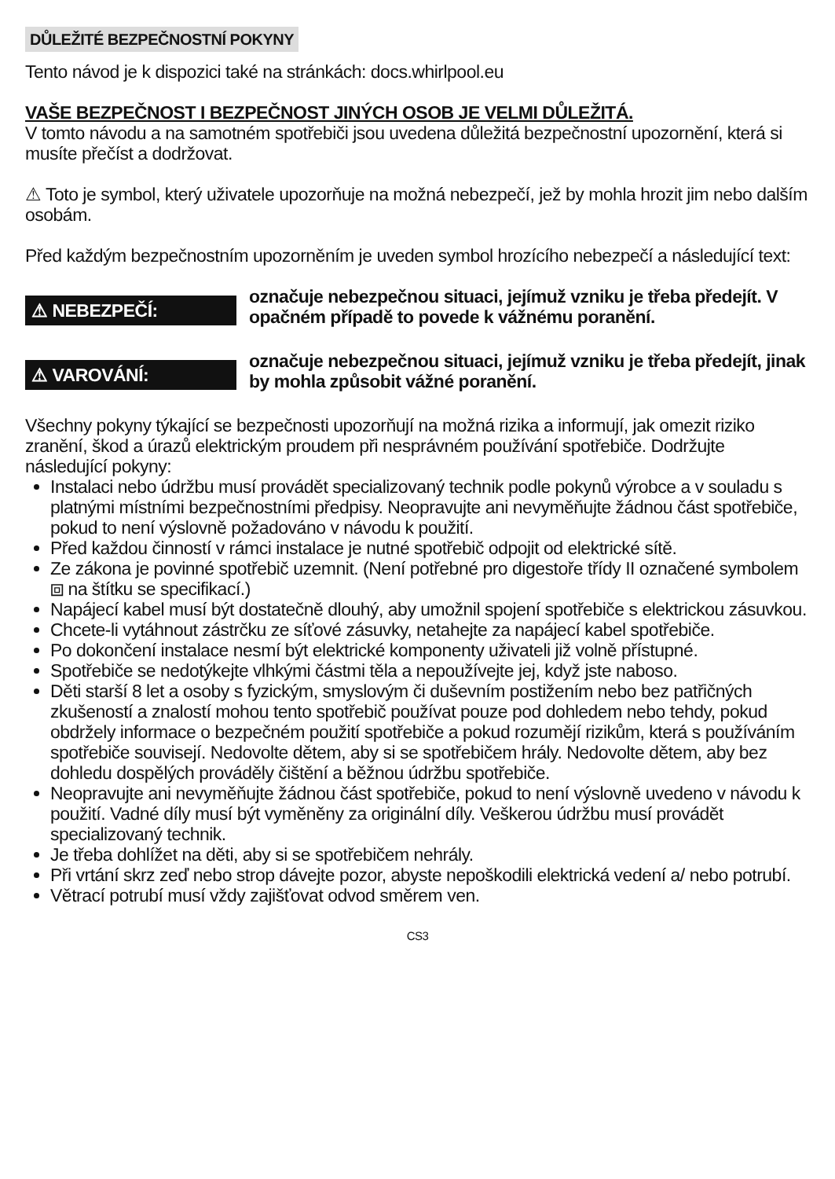DŮLEŽITÉ BEZPEČNOSTNÍ POKYNY
Tento návod je k dispozici také na stránkách: docs.whirlpool.eu
VAŠE BEZPEČNOST I BEZPEČNOST JINÝCH OSOB JE VELMI DŮLEŽITÁ.
V tomto návodu a na samotném spotřebiči jsou uvedena důležitá bezpečnostní upozornění, která si musíte přečíst a dodržovat.
⚠ Toto je symbol, který uživatele upozorňuje na možná nebezpečí, jež by mohla hrozit jim nebo dalším osobám.
Před každým bezpečnostním upozorněním je uveden symbol hrozícího nebezpečí a následující text:
⚠ NEBEZPEČÍ:
označuje nebezpečnou situaci, jejímuž vzniku je třeba předejít. V opačném případě to povede k vážnému poranění.
⚠ VAROVÁNÍ:
označuje nebezpečnou situaci, jejímuž vzniku je třeba předejít, jinak by mohla způsobit vážné poranění.
Všechny pokyny týkající se bezpečnosti upozorňují na možná rizika a informují, jak omezit riziko zranění, škod a úrazů elektrickým proudem při nesprávném používání spotřebiče. Dodržujte následující pokyny:
Instalaci nebo údržbu musí provádět specializovaný technik podle pokynů výrobce a v souladu s platnými místními bezpečnostními předpisy. Neopravujte ani nevyměňujte žádnou část spotřebiče, pokud to není výslovně požadováno v návodu k použití.
Před každou činností v rámci instalace je nutné spotřebič odpojit od elektrické sítě.
Ze zákona je povinné spotřebič uzemnit. (Není potřebné pro digestoře třídy II označené symbolem ⧈ na štítku se specifikací.)
Napájecí kabel musí být dostatečně dlouhý, aby umožnil spojení spotřebiče s elektrickou zásuvkou.
Chcete-li vytáhnout zástrčku ze síťové zásuvky, netahejte za napájecí kabel spotřebiče.
Po dokončení instalace nesmí být elektrické komponenty uživateli již volně přístupné.
Spotřebiče se nedotýkejte vlhkými částmi těla a nepoužívejte jej, když jste naboso.
Děti starší 8 let a osoby s fyzickým, smyslovým či duševním postižením nebo bez patřičných zkušeností a znalostí mohou tento spotřebič používat pouze pod dohledem nebo tehdy, pokud obdržely informace o bezpečném použití spotřebiče a pokud rozumějí rizikům, která s používáním spotřebiče souvisejí. Nedovolte dětem, aby si se spotřebičem hrály. Nedovolte dětem, aby bez dohledu dospělých prováděly čištění a běžnou údržbu spotřebiče.
Neopravujte ani nevyměňujte žádnou část spotřebiče, pokud to není výslovně uvedeno v návodu k použití. Vadné díly musí být vyměněny za originální díly. Veškerou údržbu musí provádět specializovaný technik.
Je třeba dohlížet na děti, aby si se spotřebičem nehrály.
Při vrtání skrz zeď nebo strop dávejte pozor, abyste nepoškodili elektrická vedení a/ nebo potrubí.
Větrací potrubí musí vždy zajišťovat odvod směrem ven.
CS3